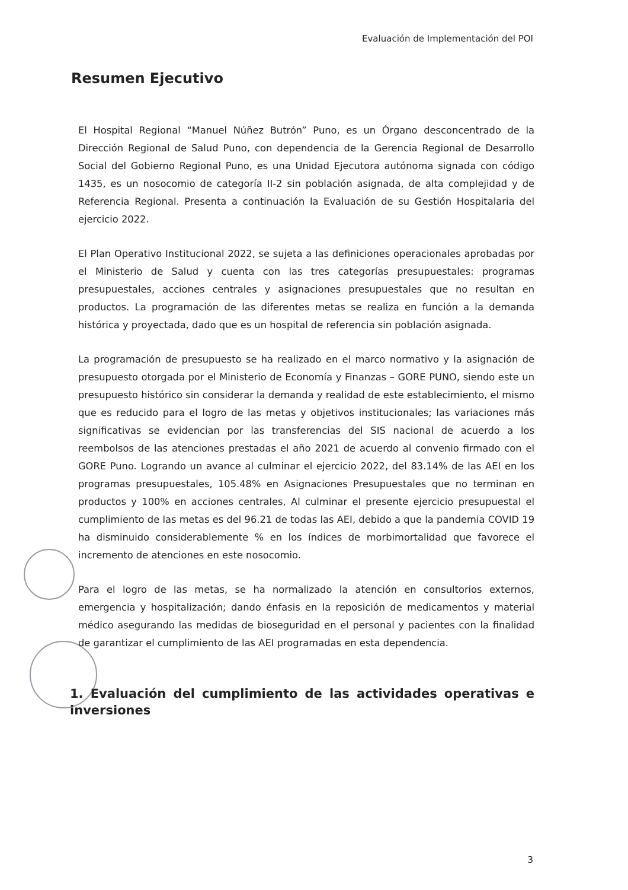Evaluación de Implementación del POI
Resumen Ejecutivo
El Hospital Regional “Manuel Núñez Butrón” Puno, es un Órgano desconcentrado de la Dirección Regional de Salud Puno, con dependencia de la Gerencia Regional de Desarrollo Social del Gobierno Regional Puno, es una Unidad Ejecutora autónoma signada con código 1435, es un nosocomio de categoría II-2 sin población asignada, de alta complejidad y de Referencia Regional. Presenta a continuación la Evaluación de su Gestión Hospitalaria del ejercicio 2022.
El Plan Operativo Institucional 2022, se sujeta a las definiciones operacionales aprobadas por el Ministerio de Salud y cuenta con las tres categorías presupuestales: programas presupuestales, acciones centrales y asignaciones presupuestales que no resultan en productos. La programación de las diferentes metas se realiza en función a la demanda histórica y proyectada, dado que es un hospital de referencia sin población asignada.
La programación de presupuesto se ha realizado en el marco normativo y la asignación de presupuesto otorgada por el Ministerio de Economía y Finanzas – GORE PUNO, siendo este un presupuesto histórico sin considerar la demanda y realidad de este establecimiento, el mismo que es reducido para el logro de las metas y objetivos institucionales; las variaciones más significativas se evidencian por las transferencias del SIS nacional de acuerdo a los reembolsos de las atenciones prestadas el año 2021 de acuerdo al convenio firmado con el GORE Puno. Logrando un avance al culminar el ejercicio 2022, del 83.14% de las AEI en los programas presupuestales, 105.48% en Asignaciones Presupuestales que no terminan en productos y 100% en acciones centrales, Al culminar el presente ejercicio presupuestal el cumplimiento de las metas es del 96.21 de todas las AEI, debido a que la pandemia COVID 19 ha disminuido considerablemente % en los índices de morbimortalidad que favorece el incremento de atenciones en este nosocomio.
Para el logro de las metas, se ha normalizado la atención en consultorios externos, emergencia y hospitalización; dando énfasis en la reposición de medicamentos y material médico asegurando las medidas de bioseguridad en el personal y pacientes con la finalidad de garantizar el cumplimiento de las AEI programadas en esta dependencia.
1. Evaluación del cumplimiento de las actividades operativas e inversiones
3